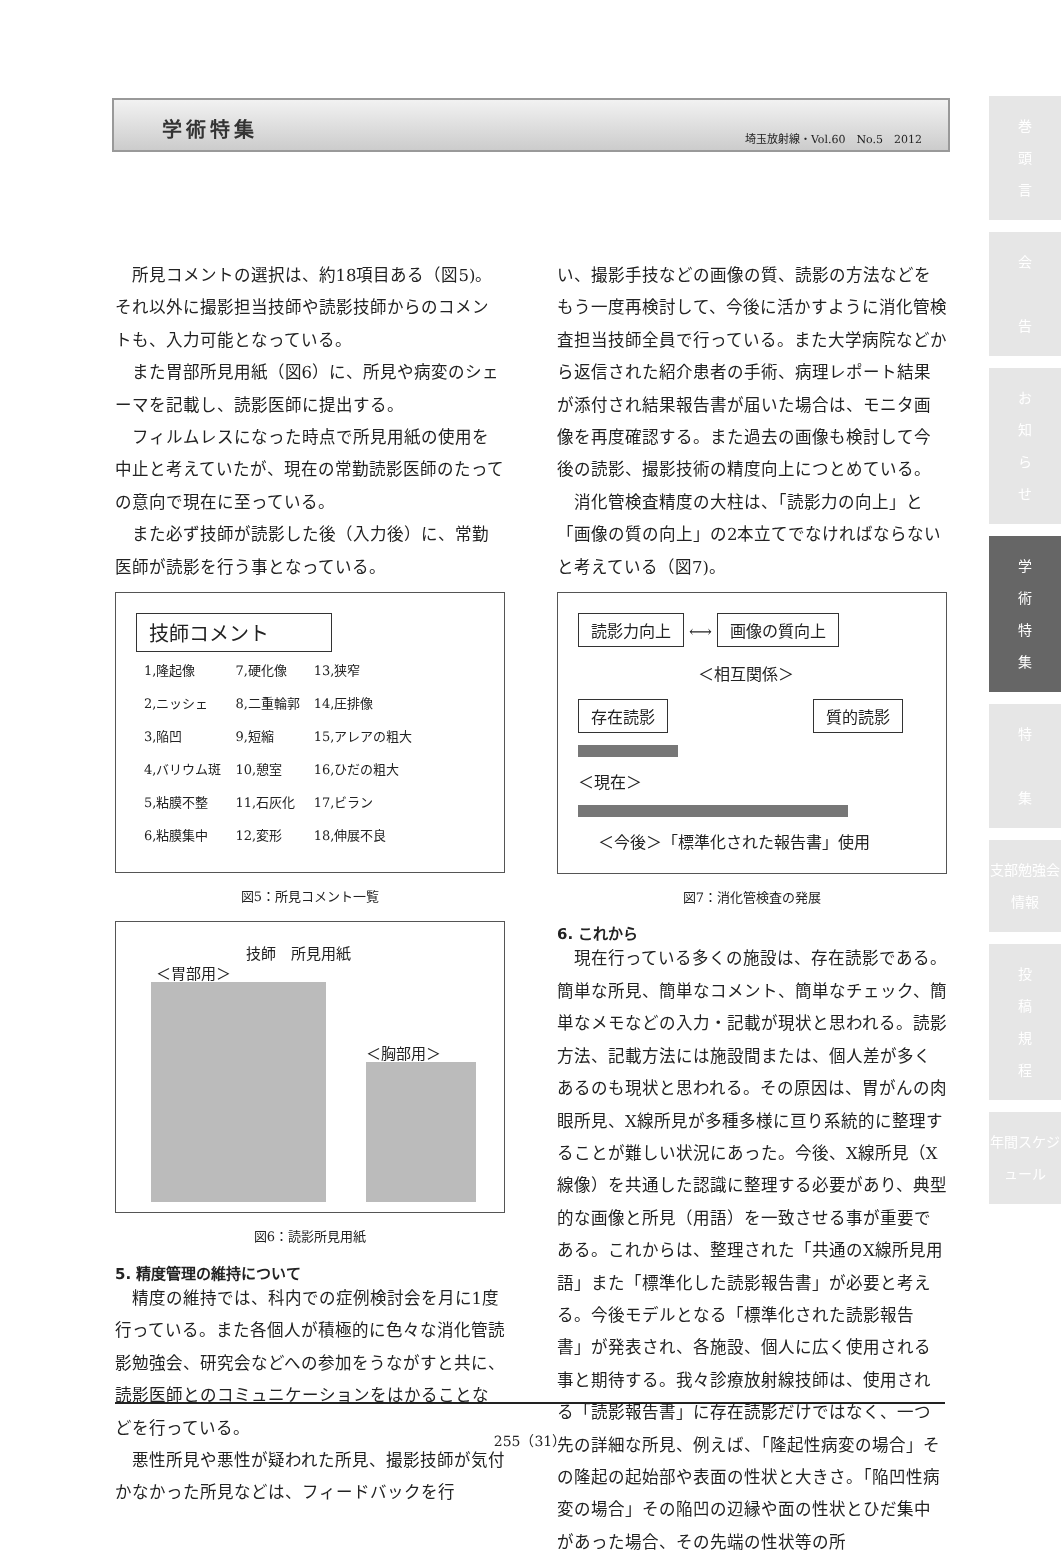学術特集 埼玉放射線・Vol.60　No.5　2012
巻
頭
言
会
告
お
知
ら
せ
学
術
特
集
特
集
支部勉強会情報
投
稿
規
程
年間スケジュール
所見コメントの選択は、約18項目ある（図5)。それ以外に撮影担当技師や読影技師からのコメントも、入力可能となっている。
また胃部所見用紙（図6）に、所見や病変のシェーマを記載し、読影医師に提出する。
フィルムレスになった時点で所見用紙の使用を中止と考えていたが、現在の常勤読影医師のたっての意向で現在に至っている。
また必ず技師が読影した後（入力後）に、常勤医師が読影を行う事となっている。
技師コメント
| 1,隆起像 | 7,硬化像 | 13,狭窄 |
| 2,ニッシェ | 8,二重輪郭 | 14,圧排像 |
| 3,陥凹 | 9,短縮 | 15,アレアの粗大 |
| 4,バリウム斑 | 10,憩室 | 16,ひだの粗大 |
| 5,粘膜不整 | 11,石灰化 | 17,ビラン |
| 6,粘膜集中 | 12,変形 | 18,伸展不良 |
図5：所見コメント一覧
技師　所見用紙
＜胃部用＞
＜胸部用＞
図6：読影所見用紙
5. 精度管理の維持について
精度の維持では、科内での症例検討会を月に1度行っている。また各個人が積極的に色々な消化管読影勉強会、研究会などへの参加をうながすと共に、読影医師とのコミュニケーションをはかることなどを行っている。
悪性所見や悪性が疑われた所見、撮影技師が気付かなかった所見などは、フィードバックを行
い、撮影手技などの画像の質、読影の方法などをもう一度再検討して、今後に活かすように消化管検査担当技師全員で行っている。また大学病院などから返信された紹介患者の手術、病理レポート結果が添付され結果報告書が届いた場合は、モニタ画像を再度確認する。また過去の画像も検討して今後の読影、撮影技術の精度向上につとめている。
消化管検査精度の大柱は、「読影力の向上」と「画像の質の向上」の2本立てでなければならないと考えている（図7)。
読影力向上 ⟷ 画像の質向上
＜相互関係＞
存在読影 質的読影
＜現在＞
＜今後＞「標準化された報告書」使用
図7：消化管検査の発展
6. これから
現在行っている多くの施設は、存在読影である。簡単な所見、簡単なコメント、簡単なチェック、簡単なメモなどの入力・記載が現状と思われる。読影方法、記載方法には施設間または、個人差が多くあるのも現状と思われる。その原因は、胃がんの肉眼所見、X線所見が多種多様に亘り系統的に整理することが難しい状況にあった。今後、X線所見（X線像）を共通した認識に整理する必要があり、典型的な画像と所見（用語）を一致させる事が重要である。これからは、整理された「共通のX線所見用語」また「標準化した読影報告書」が必要と考える。今後モデルとなる「標準化された読影報告書」が発表され、各施設、個人に広く使用される事と期待する。我々診療放射線技師は、使用される「読影報告書」に存在読影だけではなく、一つ先の詳細な所見、例えば、「隆起性病変の場合」その隆起の起始部や表面の性状と大きさ。「陥凹性病変の場合」その陥凹の辺縁や面の性状とひだ集中があった場合、その先端の性状等の所
255（31）